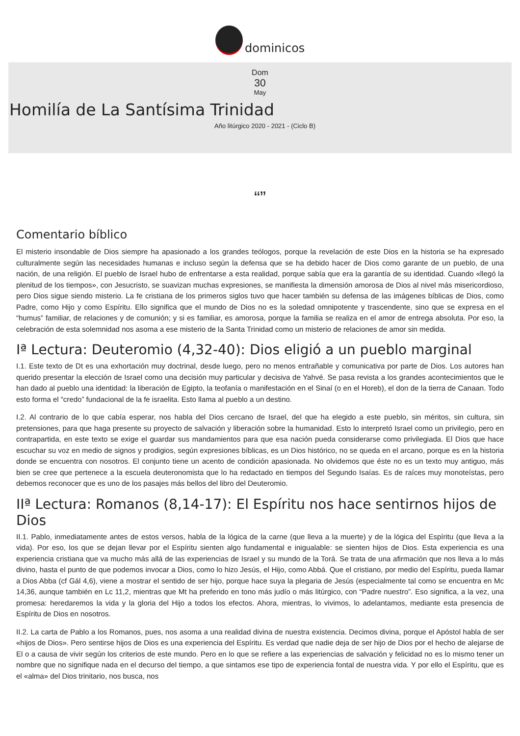dominicos
Dom
30
May
Homilía de La Santísima Trinidad
Año litúrgico 2020 - 2021 - (Ciclo B)
“”
Comentario bíblico
El misterio insondable de Dios siempre ha apasionado a los grandes teólogos, porque la revelación de este Dios en la historia se ha expresado culturalmente según las necesidades humanas e incluso según la defensa que se ha debido hacer de Dios como garante de un pueblo, de una nación, de una religión. El pueblo de Israel hubo de enfrentarse a esta realidad, porque sabía que era la garantía de su identidad. Cuando «llegó la plenitud de los tiempos», con Jesucristo, se suavizan muchas expresiones, se manifiesta la dimensión amorosa de Dios al nivel más misericordioso, pero Dios sigue siendo misterio. La fe cristiana de los primeros siglos tuvo que hacer también su defensa de las imágenes bíblicas de Dios, como Padre, como Hijo y como Espíritu. Ello significa que el mundo de Dios no es la soledad omnipotente y trascendente, sino que se expresa en el “humus” familiar, de relaciones y de comunión; y si es familiar, es amorosa, porque la familia se realiza en el amor de entrega absoluta. Por eso, la celebración de esta solemnidad nos asoma a ese misterio de la Santa Trinidad como un misterio de relaciones de amor sin medida.
Iª Lectura: Deuteromio (4,32-40): Dios eligió a un pueblo marginal
I.1. Este texto de Dt es una exhortación muy doctrinal, desde luego, pero no menos entrañable y comunicativa por parte de Dios. Los autores han querido presentar la elección de Israel como una decisión muy particular y decisiva de Yahvé. Se pasa revista a los grandes acontecimientos que le han dado al pueblo una identidad: la liberación de Egipto, la teofanía o manifestación en el Sinaí (o en el Horeb), el don de la tierra de Canaan. Todo esto forma el “credo” fundacional de la fe israelita. Esto llama al pueblo a un destino.
I.2. Al contrario de lo que cabía esperar, nos habla del Dios cercano de Israel, del que ha elegido a este pueblo, sin méritos, sin cultura, sin pretensiones, para que haga presente su proyecto de salvación y liberación sobre la humanidad. Esto lo interpretó Israel como un privilegio, pero en contrapartida, en este texto se exige el guardar sus mandamientos para que esa nación pueda considerarse como privilegiada. El Dios que hace escuchar su voz en medio de signos y prodigios, según expresiones bíblicas, es un Dios histórico, no se queda en el arcano, porque es en la historia donde se encuentra con nosotros. El conjunto tiene un acento de condición apasionada. No olvidemos que éste no es un texto muy antiguo, más bien se cree que pertenece a la escuela deuteronomista que lo ha redactado en tiempos del Segundo Isaías. Es de raíces muy monoteístas, pero debemos reconocer que es uno de los pasajes más bellos del libro del Deuteromio.
IIª Lectura: Romanos (8,14-17): El Espíritu nos hace sentirnos hijos de Dios
II.1. Pablo, inmediatamente antes de estos versos, habla de la lógica de la carne (que lleva a la muerte) y de la lógica del Espíritu (que lleva a la vida). Por eso, los que se dejan llevar por el Espíritu sienten algo fundamental e inigualable: se sienten hijos de Dios. Esta experiencia es una experiencia cristiana que va mucho más allá de las experiencias de Israel y su mundo de la Torá. Se trata de una afirmación que nos lleva a lo más divino, hasta el punto de que podemos invocar a Dios, como lo hizo Jesús, el Hijo, como Abbá. Que el cristiano, por medio del Espíritu, pueda llamar a Dios Abba (cf Gál 4,6), viene a mostrar el sentido de ser hijo, porque hace suya la plegaria de Jesús (especialmente tal como se encuentra en Mc 14,36, aunque también en Lc 11,2, mientras que Mt ha preferido en tono más judío o más litúrgico, con “Padre nuestro”. Eso significa, a la vez, una promesa: heredaremos la vida y la gloria del Hijo a todos los efectos. Ahora, mientras, lo vivimos, lo adelantamos, mediante esta presencia de Espíritu de Dios en nosotros.
II.2. La carta de Pablo a los Romanos, pues, nos asoma a una realidad divina de nuestra existencia. Decimos divina, porque el Apóstol habla de ser «hijos de Dios». Pero sentirse hijos de Dios es una experiencia del Espíritu. Es verdad que nadie deja de ser hijo de Dios por el hecho de alejarse de El o a causa de vivir según los criterios de este mundo. Pero en lo que se refiere a las experiencias de salvación y felicidad no es lo mismo tener un nombre que no signifique nada en el decurso del tiempo, a que sintamos ese tipo de experiencia fontal de nuestra vida. Y por ello el Espíritu, que es el «alma» del Dios trinitario, nos busca, nos